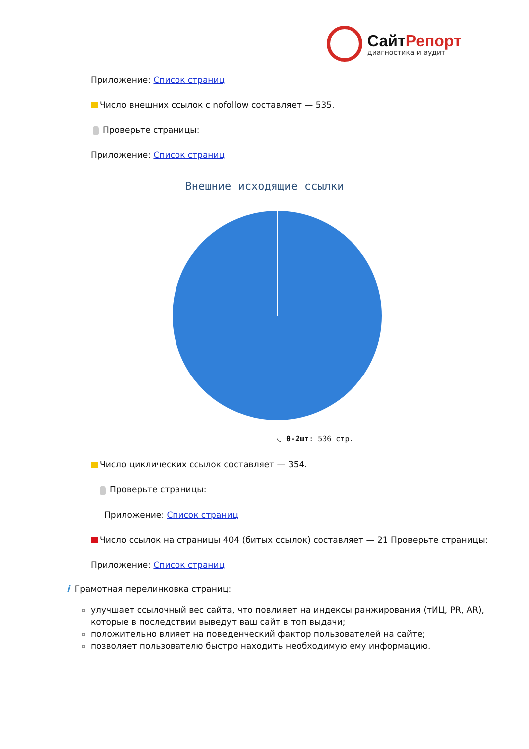СайтРепорт
диагностика и аудит
Приложение: Список страниц
Число внешних ссылок с nofollow составляет — 535.
Проверьте страницы:
Приложение: Список страниц
Внешние исходящие ссылки
0-2шт: 536 стр.
Число циклических ссылок составляет — 354.
Проверьте страницы:
Приложение: Список страниц
Число ссылок на страницы 404 (битых ссылок) составляет — 21 Проверьте страницы:
Приложение: Список страниц
i Грамотная перелинковка страниц:
улучшает ссылочный вес сайта, что повлияет на индексы ранжирования (тИЦ, PR, AR), которые в последствии выведут ваш сайт в топ выдачи;
положительно влияет на поведенческий фактор пользователей на сайте;
позволяет пользователю быстро находить необходимую ему информацию.